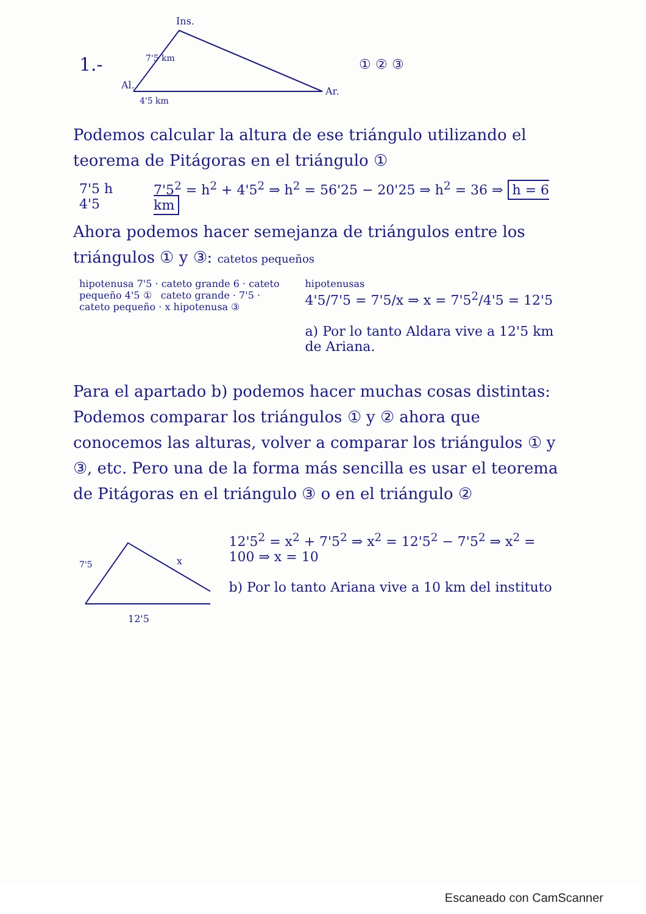1.-
Ins.
Al.
Ar.
4'5 km
7'5 km
① ② ③
Podemos calcular la altura de ese triángulo utilizando el teorema de Pitágoras en el triángulo ①
7'5 h 4'5 7'5<sup>2</sup> = h<sup>2</sup> + 4'5<sup>2</sup> ⇒ h<sup>2</sup> = 56'25 − 20'25 ⇒ h<sup>2</sup> = 36 ⇒ h = 6 km
Ahora podemos hacer semejanza de triángulos entre los triángulos ① y ③: catetos pequeños
hipotenusa 7'5 · cateto grande 6 · cateto pequeño 4'5 ① cateto grande · 7'5 · cateto pequeño · x hipotenusa ③
hipotenusas
4'5/7'5 = 7'5/x ⇒ x = 7'5<sup>2</sup>/4'5 = 12'5
a) Por lo tanto Aldara vive a 12'5 km de Ariana.
Para el apartado b) podemos hacer muchas cosas distintas: Podemos comparar los triángulos ① y ② ahora que conocemos las alturas, volver a comparar los triángulos ① y ③, etc. Pero una de la forma más sencilla es usar el teorema de Pitágoras en el triángulo ③ o en el triángulo ②
7'5
x
12'5
12'5<sup>2</sup> = x<sup>2</sup> + 7'5<sup>2</sup> ⇒ x<sup>2</sup> = 12'5<sup>2</sup> − 7'5<sup>2</sup> ⇒ x<sup>2</sup> = 100 ⇒ x = 10
b) Por lo tanto Ariana vive a 10 km del instituto
Escaneado con CamScanner